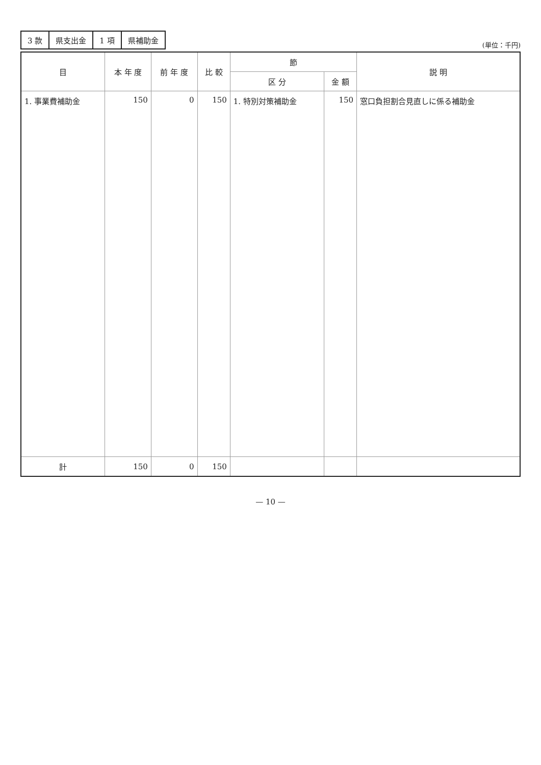| 3 款 | 県支出金 | 1 項 | 県補助金 |
(単位：千円)
| 目 | 本 年 度 | 前 年 度 | 比 較 | 節 | | 説 明 |
| --- | --- | --- | --- | --- | --- | --- |
| | | | | 区 分 | 金 額 | |
| 1. 事業費補助金 | 150 | 0 | 150 | 1. 特別対策補助金 | 150 | 窓口負担割合見直しに係る補助金 |
| 計 | 150 | 0 | 150 | | | |
— 10 —